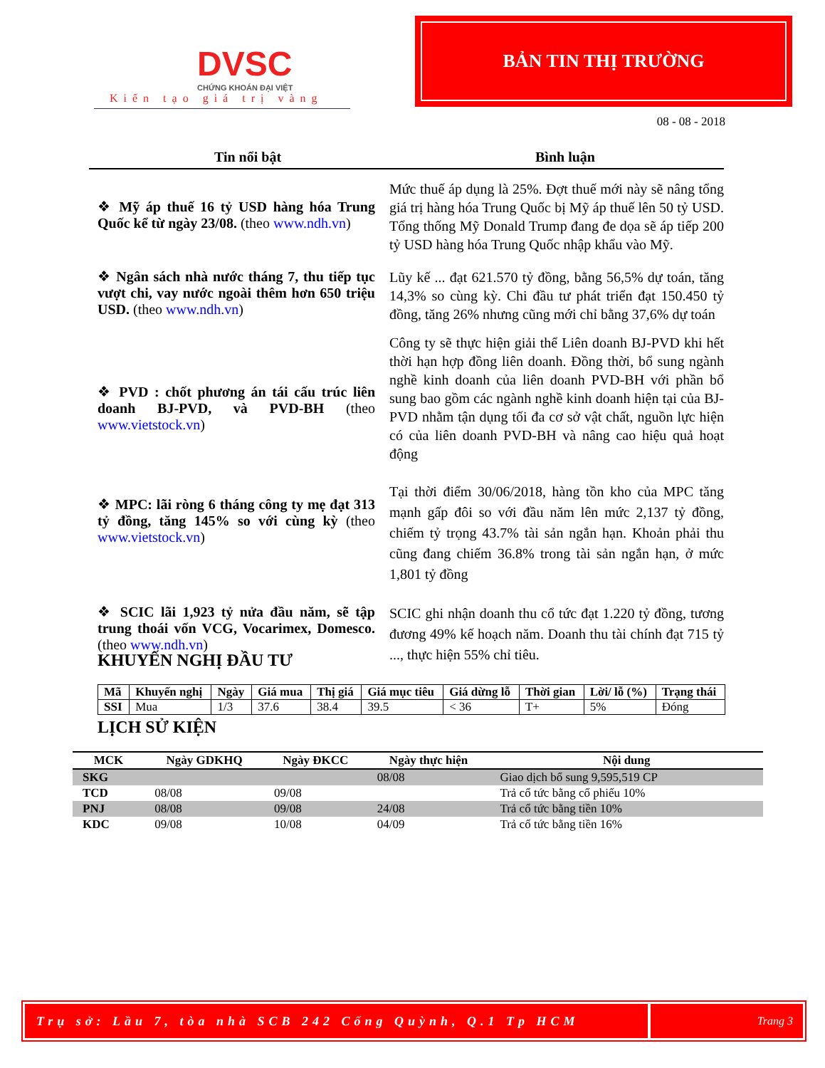DVSC
CHỨNG KHOÁN ĐẠI VIỆT
Kiến tạo giá trị vàng
BẢN TIN THỊ TRƯỜNG
08 - 08 - 2018
Tin nổi bật Bình luận
❖ Mỹ áp thuế 16 tỷ USD hàng hóa Trung Quốc kể từ ngày 23/08. (theo www.ndh.vn)
Mức thuế áp dụng là 25%. Đợt thuế mới này sẽ nâng tổng giá trị hàng hóa Trung Quốc bị Mỹ áp thuế lên 50 tỷ USD. Tổng thống Mỹ Donald Trump đang đe dọa sẽ áp tiếp 200 tỷ USD hàng hóa Trung Quốc nhập khẩu vào Mỹ.
❖ Ngân sách nhà nước tháng 7, thu tiếp tục vượt chi, vay nước ngoài thêm hơn 650 triệu USD. (theo www.ndh.vn)
Lũy kế ... đạt 621.570 tỷ đồng, bằng 56,5% dự toán, tăng 14,3% so cùng kỳ. Chi đầu tư phát triển đạt 150.450 tỷ đồng, tăng 26% nhưng cũng mới chỉ bằng 37,6% dự toán
❖ PVD : chốt phương án tái cấu trúc liên doanh BJ-PVD, và PVD-BH (theo www.vietstock.vn)
Công ty sẽ thực hiện giải thể Liên doanh BJ-PVD khi hết thời hạn hợp đồng liên doanh. Đồng thời, bổ sung ngành nghề kinh doanh của liên doanh PVD-BH với phần bổ sung bao gồm các ngành nghề kinh doanh hiện tại của BJ-PVD nhằm tận dụng tối đa cơ sở vật chất, nguồn lực hiện có của liên doanh PVD-BH và nâng cao hiệu quả hoạt động
❖ MPC: lãi ròng 6 tháng công ty mẹ đạt 313 tỷ đồng, tăng 145% so với cùng kỳ (theo www.vietstock.vn)
Tại thời điểm 30/06/2018, hàng tồn kho của MPC tăng mạnh gấp đôi so với đầu năm lên mức 2,137 tỷ đồng, chiếm tỷ trọng 43.7% tài sản ngắn hạn. Khoản phải thu cũng đang chiếm 36.8% trong tài sản ngắn hạn, ở mức 1,801 tỷ đồng
❖ SCIC lãi 1,923 tỷ nửa đầu năm, sẽ tập trung thoái vốn VCG, Vocarimex, Domesco. (theo www.ndh.vn)
SCIC ghi nhận doanh thu cổ tức đạt 1.220 tỷ đồng, tương đương 49% kế hoạch năm. Doanh thu tài chính đạt 715 tỷ ..., thực hiện 55% chỉ tiêu.
KHUYẾN NGHỊ ĐẦU TƯ
| Mã | Khuyến nghị | Ngày | Giá mua | Thị giá | Giá mục tiêu | Giá dừng lỗ | Thời gian | Lời/ lỗ (%) | Trạng thái |
| --- | --- | --- | --- | --- | --- | --- | --- | --- | --- |
| SSI | Mua | 1/3 | 37.6 | 38.4 | 39.5 | < 36 | T+ | 5% | Đóng |
LỊCH SỬ KIỆN
| MCK | Ngày GDKHQ | Ngày ĐKCC | Ngày thực hiện | Nội dung |
| --- | --- | --- | --- | --- |
| SKG | | | 08/08 | Giao dịch bổ sung 9,595,519 CP |
| TCD | 08/08 | 09/08 | | Trả cổ tức bằng cổ phiếu 10% |
| PNJ | 08/08 | 09/08 | 24/08 | Trả cổ tức bằng tiền 10% |
| KDC | 09/08 | 10/08 | 04/09 | Trả cổ tức bằng tiền 16% |
Trụ sở: Lầu 7, tòa nhà SCB 242 Cống Quỳnh, Q.1 Tp HCM
Trang 3